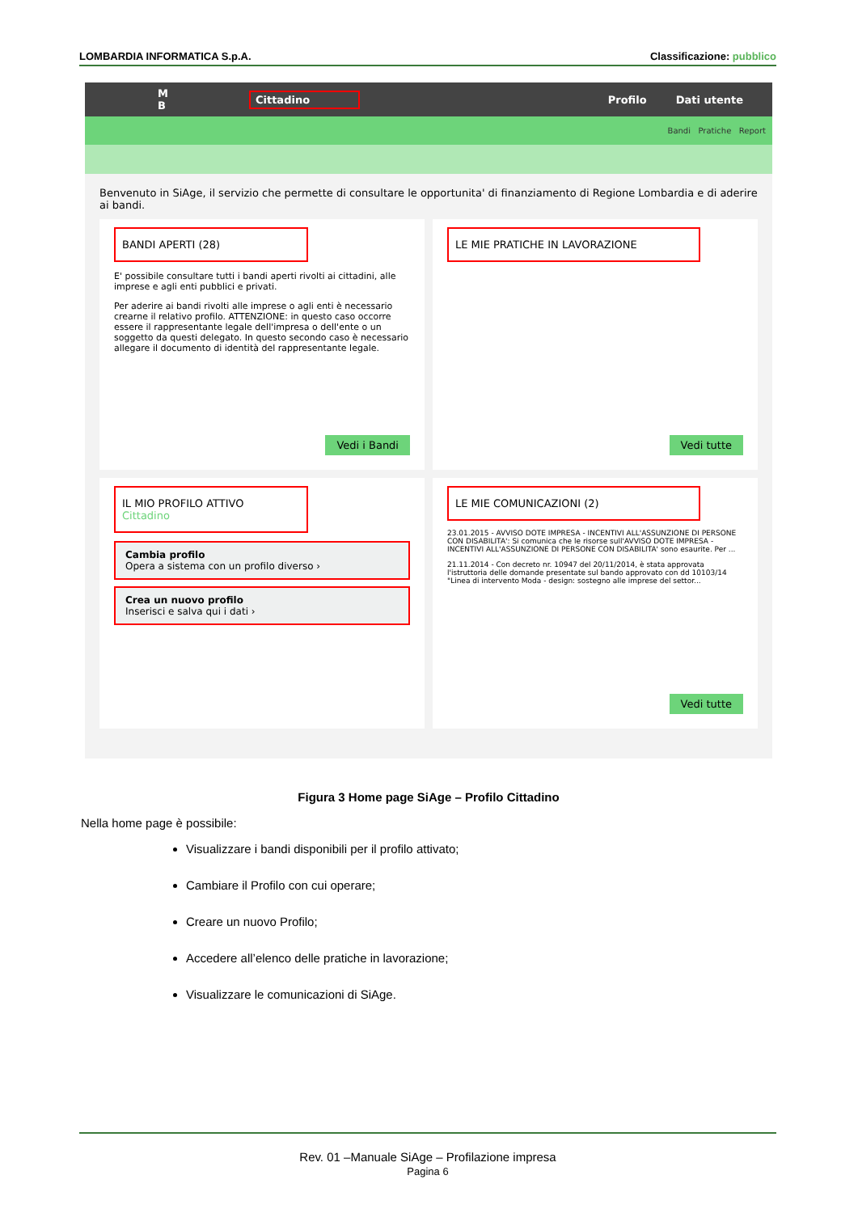LOMBARDIA INFORMATICA S.p.A. Classificazione: pubblico
M
B Cittadino Profilo Dati utente
Bandi Pratiche Report
Benvenuto in SiAge, il servizio che permette di consultare le opportunita' di finanziamento di Regione Lombardia e di aderire ai bandi.
BANDI APERTI (28)
E' possibile consultare tutti i bandi aperti rivolti ai cittadini, alle imprese e agli enti pubblici e privati.
Per aderire ai bandi rivolti alle imprese o agli enti è necessario crearne il relativo profilo. ATTENZIONE: in questo caso occorre essere il rappresentante legale dell'impresa o dell'ente o un soggetto da questi delegato. In questo secondo caso è necessario allegare il documento di identità del rappresentante legale.
Vedi i Bandi
LE MIE PRATICHE IN LAVORAZIONE
Vedi tutte
IL MIO PROFILO ATTIVO
Cittadino
Cambia profilo
Opera a sistema con un profilo diverso ›
Crea un nuovo profilo
Inserisci e salva qui i dati ›
LE MIE COMUNICAZIONI (2)
23.01.2015 - AVVISO DOTE IMPRESA - INCENTIVI ALL'ASSUNZIONE DI PERSONE CON DISABILITA': Si comunica che le risorse sull'AVVISO DOTE IMPRESA - INCENTIVI ALL'ASSUNZIONE DI PERSONE CON DISABILITA' sono esaurite. Per ...
21.11.2014 - Con decreto nr. 10947 del 20/11/2014, è stata approvata l'istruttoria delle domande presentate sul bando approvato con dd 10103/14 "Linea di intervento Moda - design: sostegno alle imprese del settor...
Vedi tutte
Figura 3 Home page SiAge – Profilo Cittadino
Nella home page è possibile:
Visualizzare i bandi disponibili per il profilo attivato;
Cambiare il Profilo con cui operare;
Creare un nuovo Profilo;
Accedere all’elenco delle pratiche in lavorazione;
Visualizzare le comunicazioni di SiAge.
Rev. 01 –Manuale SiAge – Profilazione impresa
Pagina 6